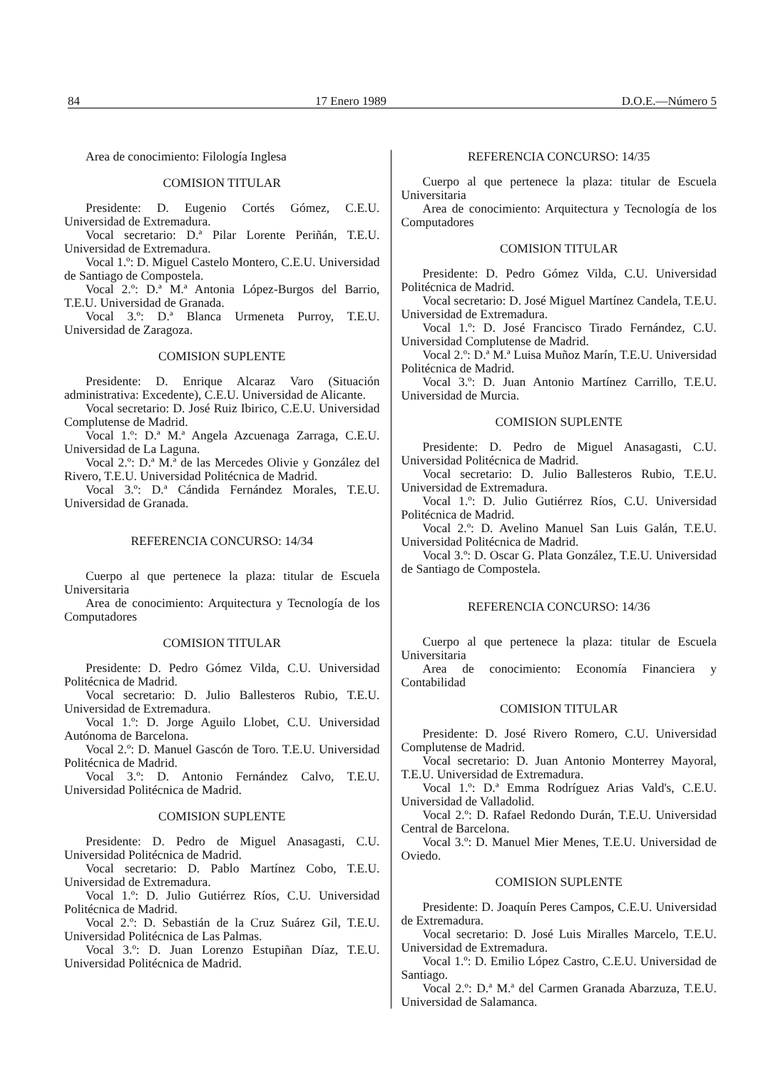84 17 Enero 1989 D.O.E.—Número 5
Area de conocimiento: Filología Inglesa
COMISION TITULAR
Presidente: D. Eugenio Cortés Gómez, C.E.U. Universidad de Extremadura.
Vocal secretario: D.ª Pilar Lorente Periñán, T.E.U. Universidad de Extremadura.
Vocal 1.º: D. Miguel Castelo Montero, C.E.U. Universidad de Santiago de Compostela.
Vocal 2.º: D.ª M.ª Antonia López-Burgos del Barrio, T.E.U. Universidad de Granada.
Vocal 3.º: D.ª Blanca Urmeneta Purroy, T.E.U. Universidad de Zaragoza.
COMISION SUPLENTE
Presidente: D. Enrique Alcaraz Varo (Situación administrativa: Excedente), C.E.U. Universidad de Alicante.
Vocal secretario: D. José Ruiz Ibirico, C.E.U. Universidad Complutense de Madrid.
Vocal 1.º: D.ª M.ª Angela Azcuenaga Zarraga, C.E.U. Universidad de La Laguna.
Vocal 2.º: D.ª M.ª de las Mercedes Olivie y González del Rivero, T.E.U. Universidad Politécnica de Madrid.
Vocal 3.º: D.ª Cándida Fernández Morales, T.E.U. Universidad de Granada.
REFERENCIA CONCURSO: 14/34
Cuerpo al que pertenece la plaza: titular de Escuela Universitaria
Area de conocimiento: Arquitectura y Tecnología de los Computadores
COMISION TITULAR
Presidente: D. Pedro Gómez Vilda, C.U. Universidad Politécnica de Madrid.
Vocal secretario: D. Julio Ballesteros Rubio, T.E.U. Universidad de Extremadura.
Vocal 1.º: D. Jorge Aguilo Llobet, C.U. Universidad Autónoma de Barcelona.
Vocal 2.º: D. Manuel Gascón de Toro. T.E.U. Universidad Politécnica de Madrid.
Vocal 3.º: D. Antonio Fernández Calvo, T.E.U. Universidad Politécnica de Madrid.
COMISION SUPLENTE
Presidente: D. Pedro de Miguel Anasagasti, C.U. Universidad Politécnica de Madrid.
Vocal secretario: D. Pablo Martínez Cobo, T.E.U. Universidad de Extremadura.
Vocal 1.º: D. Julio Gutiérrez Ríos, C.U. Universidad Politécnica de Madrid.
Vocal 2.º: D. Sebastián de la Cruz Suárez Gil, T.E.U. Universidad Politécnica de Las Palmas.
Vocal 3.º: D. Juan Lorenzo Estupiñan Díaz, T.E.U. Universidad Politécnica de Madrid.
REFERENCIA CONCURSO: 14/35
Cuerpo al que pertenece la plaza: titular de Escuela Universitaria
Area de conocimiento: Arquitectura y Tecnología de los Computadores
COMISION TITULAR
Presidente: D. Pedro Gómez Vilda, C.U. Universidad Politécnica de Madrid.
Vocal secretario: D. José Miguel Martínez Candela, T.E.U. Universidad de Extremadura.
Vocal 1.º: D. José Francisco Tirado Fernández, C.U. Universidad Complutense de Madrid.
Vocal 2.º: D.ª M.ª Luisa Muñoz Marín, T.E.U. Universidad Politécnica de Madrid.
Vocal 3.º: D. Juan Antonio Martínez Carrillo, T.E.U. Universidad de Murcia.
COMISION SUPLENTE
Presidente: D. Pedro de Miguel Anasagasti, C.U. Universidad Politécnica de Madrid.
Vocal secretario: D. Julio Ballesteros Rubio, T.E.U. Universidad de Extremadura.
Vocal 1.º: D. Julio Gutiérrez Ríos, C.U. Universidad Politécnica de Madrid.
Vocal 2.º: D. Avelino Manuel San Luis Galán, T.E.U. Universidad Politécnica de Madrid.
Vocal 3.º: D. Oscar G. Plata González, T.E.U. Universidad de Santiago de Compostela.
REFERENCIA CONCURSO: 14/36
Cuerpo al que pertenece la plaza: titular de Escuela Universitaria
Area de conocimiento: Economía Financiera y Contabilidad
COMISION TITULAR
Presidente: D. José Rivero Romero, C.U. Universidad Complutense de Madrid.
Vocal secretario: D. Juan Antonio Monterrey Mayoral, T.E.U. Universidad de Extremadura.
Vocal 1.º: D.ª Emma Rodríguez Arias Vald's, C.E.U. Universidad de Valladolid.
Vocal 2.º: D. Rafael Redondo Durán, T.E.U. Universidad Central de Barcelona.
Vocal 3.º: D. Manuel Mier Menes, T.E.U. Universidad de Oviedo.
COMISION SUPLENTE
Presidente: D. Joaquín Peres Campos, C.E.U. Universidad de Extremadura.
Vocal secretario: D. José Luis Miralles Marcelo, T.E.U. Universidad de Extremadura.
Vocal 1.º: D. Emilio López Castro, C.E.U. Universidad de Santiago.
Vocal 2.º: D.ª M.ª del Carmen Granada Abarzuza, T.E.U. Universidad de Salamanca.